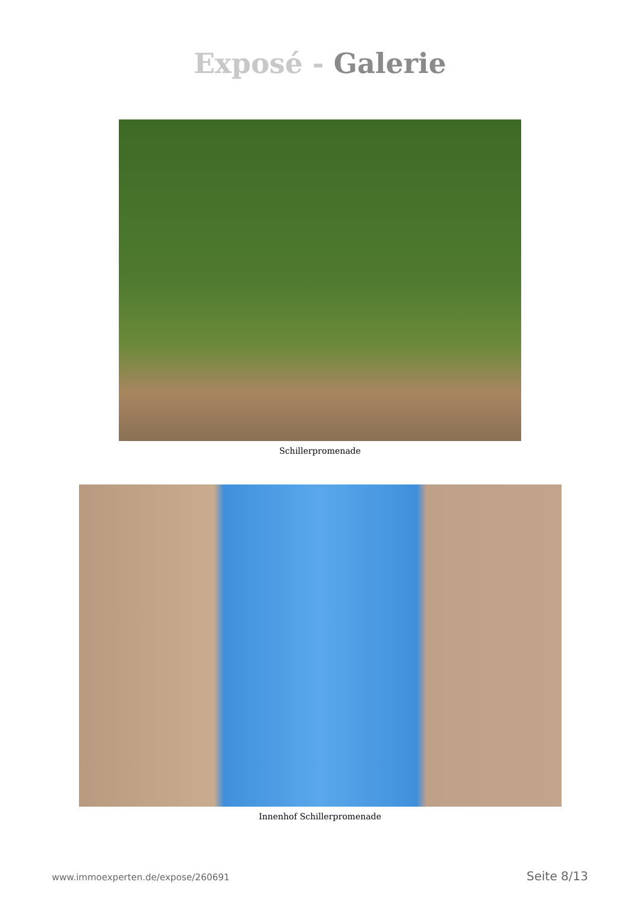Exposé - Galerie
Schillerpromenade
Innenhof Schillerpromenade
www.immoexperten.de/expose/260691 Seite 8/13